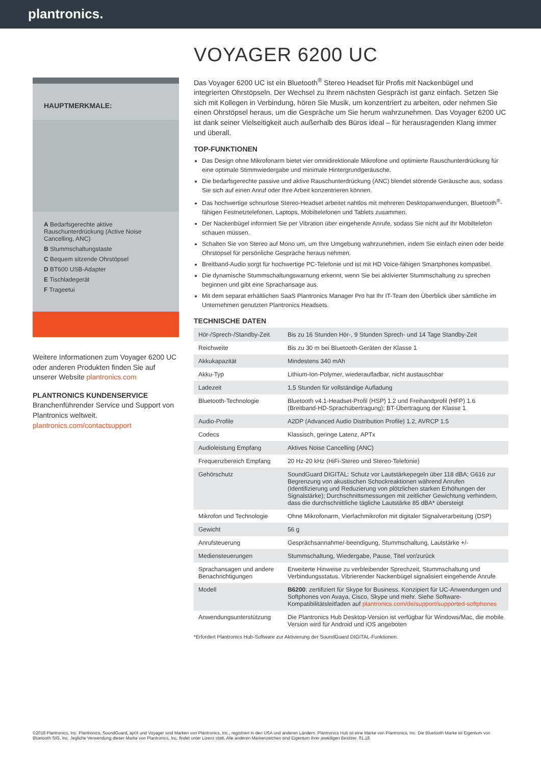plantronics.
HAUPTMERKMALE:
A Bedarfsgerechte aktive Rauschunterdrückung (Active Noise Cancelling, ANC)
B Stummschaltungstaste
C Bequem sitzende Ohrstöpsel
D BT600 USB-Adapter
E Tischladegerät
F Trageetui
Weitere Informationen zum Voyager 6200 UC oder anderen Produkten finden Sie auf unserer Website plantronics.com
PLANTRONICS KUNDENSERVICE
Branchenführender Service und Support von Plantronics weltweit.
plantronics.com/contactsupport
VOYAGER 6200 UC
Das Voyager 6200 UC ist ein Bluetooth<sup>®</sup> Stereo Headset für Profis mit Nackenbügel und integrierten Ohrstöpseln. Der Wechsel zu Ihrem nächsten Gespräch ist ganz einfach. Setzen Sie sich mit Kollegen in Verbindung, hören Sie Musik, um konzentriert zu arbeiten, oder nehmen Sie einen Ohrstöpsel heraus, um die Gespräche um Sie herum wahrzunehmen. Das Voyager 6200 UC ist dank seiner Vielseitigkeit auch außerhalb des Büros ideal – für herausragenden Klang immer und überall.
TOP-FUNKTIONEN
Das Design ohne Mikrofonarm bietet vier omnidirektionale Mikrofone und optimierte Rauschunterdrückung für eine optimale Stimmwiedergabe und minimale Hintergrundgeräusche.
Die bedarfsgerechte passive und aktive Rauschunterdrückung (ANC) blendet störende Geräusche aus, sodass Sie sich auf einen Anruf oder Ihre Arbeit konzentrieren können.
Das hochwertige schnurlose Stereo-Headset arbeitet nahtlos mit mehreren Desktopanwendungen, Bluetooth<sup>®</sup>-fähigen Festnetztelefonen, Laptops, Mobiltelefonen und Tablets zusammen.
Der Nackenbügel informiert Sie per Vibration über eingehende Anrufe, sodass Sie nicht auf Ihr Mobiltelefon schauen müssen.
Schalten Sie von Stereo auf Mono um, um Ihre Umgebung wahrzunehmen, indem Sie einfach einen oder beide Ohrstöpsel für persönliche Gespräche heraus nehmen.
Breitband-Audio sorgt für hochwertige PC-Telefonie und ist mit HD Voice-fähigen Smartphones kompatibel.
Die dynamische Stummschaltungswarnung erkennt, wenn Sie bei aktivierter Stummschaltung zu sprechen beginnen und gibt eine Sprachansage aus.
Mit dem separat erhältlichen SaaS Plantronics Manager Pro hat Ihr IT-Team den Überblick über sämtliche im Unternehmen genutzten Plantronics Headsets.
TECHNISCHE DATEN
| Hör-/Sprech-/Standby-Zeit | Bis zu 16 Stunden Hör-, 9 Stunden Sprech- und 14 Tage Standby-Zeit |
| Reichweite | Bis zu 30 m bei Bluetooth-Geräten der Klasse 1 |
| Akkukapazität | Mindestens 340 mAh |
| Akku-Typ | Lithium-Ion-Polymer, wiederaufladbar, nicht austauschbar |
| Ladezeit | 1,5 Stunden für vollständige Aufladung |
| Bluetooth-Technologie | Bluetooth v4.1-Headset-Profil (HSP) 1.2 und Freihandprofil (HFP) 1.6 (Breitband-HD-Sprachübertragung); BT-Übertragung der Klasse 1 |
| Audio-Profile | A2DP (Advanced Audio Distribution Profile) 1.2, AVRCP 1.5 |
| Codecs | Klassisch, geringe Latenz, APTx |
| Audioleistung Empfang | Aktives Noise Cancelling (ANC) |
| Frequenzbereich Empfang | 20 Hz-20 kHz (HiFi-Stereo und Stereo-Telefonie) |
| Gehörschutz | SoundGuard DIGITAL: Schutz vor Lautstärkepegeln über 118 dBA; G616 zur Begrenzung von akustischen Schockreaktionen während Anrufen (Identifizierung und Reduzierung von plötzlichen starken Erhöhungen der Signalstärke); Durchschnittsmessungen mit zeitlicher Gewichtung verhindern, dass die durchschnittliche tägliche Lautstärke 85 dBA* übersteigt |
| Mikrofon und Technologie | Ohne Mikrofonarm, Vierfachmikrofon mit digitaler Signalverarbeitung (DSP) |
| Gewicht | 56 g |
| Anrufsteuerung | Gesprächsannahme/-beendigung, Stummschaltung, Lautstärke +/- |
| Mediensteuerungen | Stummschaltung, Wiedergabe, Pause, Titel vor/zurück |
| Sprachansagen und andere Benachrichtigungen | Erweiterte Hinweise zu verbleibender Sprechzeit, Stummschaltung und Verbindungsstatus. Vibrierender Nackenbügel signalisiert eingehende Anrufe |
| Modell | B6200 : zertifiziert für Skype for Business. Konzipiert für UC-Anwendungen und Softphones von Avaya, Cisco, Skype und mehr. Siehe Software-Kompatibilitätsleitfaden auf plantronics.com/de/support/supported-softphones |
| Anwendungsunterstützung | Die Plantronics Hub Desktop-Version ist verfügbar für Windows/Mac, die mobile Version wird für Android und iOS angeboten |
*Erfordert Plantronics Hub-Software zur Aktivierung der SoundGuard DIGITAL-Funktionen.
©2018 Plantronics, Inc. Plantronics, SoundGuard, aptX und Voyager sind Marken von Plantronics, Inc., registriert in den USA und anderen Ländern. Plantronics Hub ist eine Marke von Plantronics, Inc. Die Bluetooth Marke ist Eigentum von Bluetooth SIG, Inc. Jegliche Verwendung dieser Marke von Plantronics, Inc. findet unter Lizenz statt. Alle anderen Markenzeichen sind Eigentum ihrer jeweiligen Besitzer. 01.18